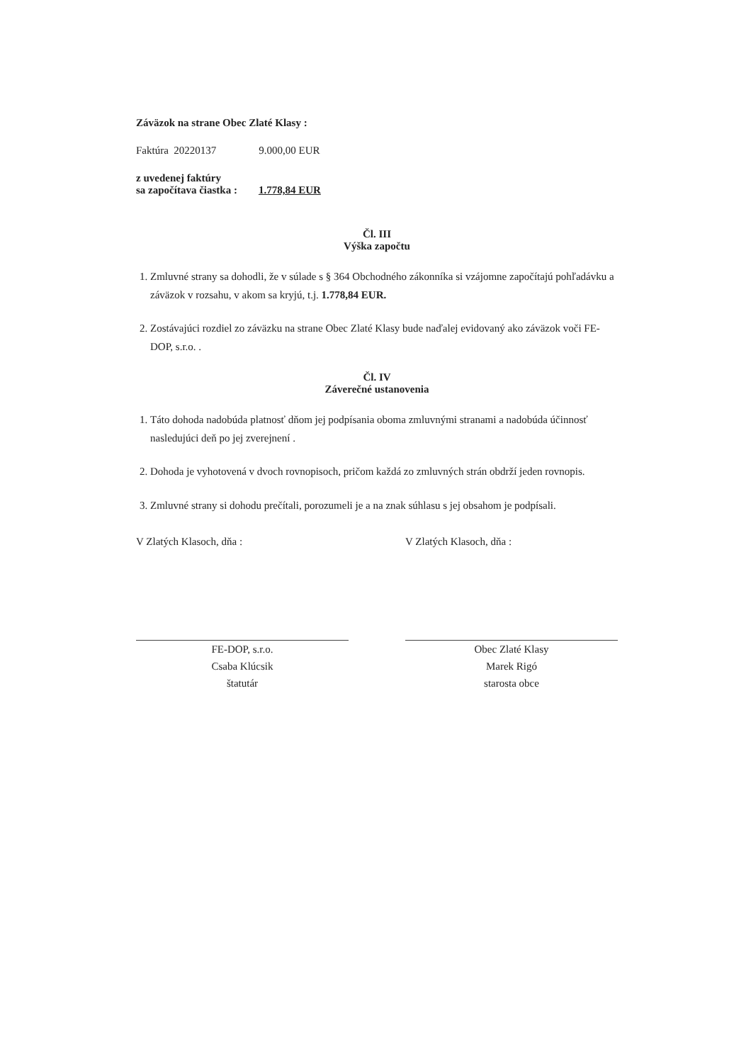Záväzok na strane Obec Zlaté Klasy :
Faktúra 20220137 9.000,00 EUR
z uvedenej faktúry
sa započítava čiastka : 1.778,84 EUR
Čl. III
Výška započtu
1. Zmluvné strany sa dohodli, že v súlade s § 364 Obchodného zákonníka si vzájomne započítajú pohľadávku a záväzok v rozsahu, v akom sa kryjú, t.j. 1.778,84 EUR.
2. Zostávajúci rozdiel zo záväzku na strane Obec Zlaté Klasy bude naďalej evidovaný ako záväzok voči FE-DOP, s.r.o. .
Čl. IV
Záverečné ustanovenia
1. Táto dohoda nadobúda platnosť dňom jej podpísania oboma zmluvnými stranami a nadobúda účinnosť nasledujúci deň po jej zverejnení .
2. Dohoda je vyhotovená v dvoch rovnopisoch, pričom každá zo zmluvných strán obdrží jeden rovnopis.
3. Zmluvné strany si dohodu prečítali, porozumeli je a na znak súhlasu s jej obsahom je podpísali.
V Zlatých Klasoch, dňa :
FE-DOP, s.r.o.
Csaba Klúcsik
štatutár
V Zlatých Klasoch, dňa :
Obec Zlaté Klasy
Marek Rigó
starosta obce